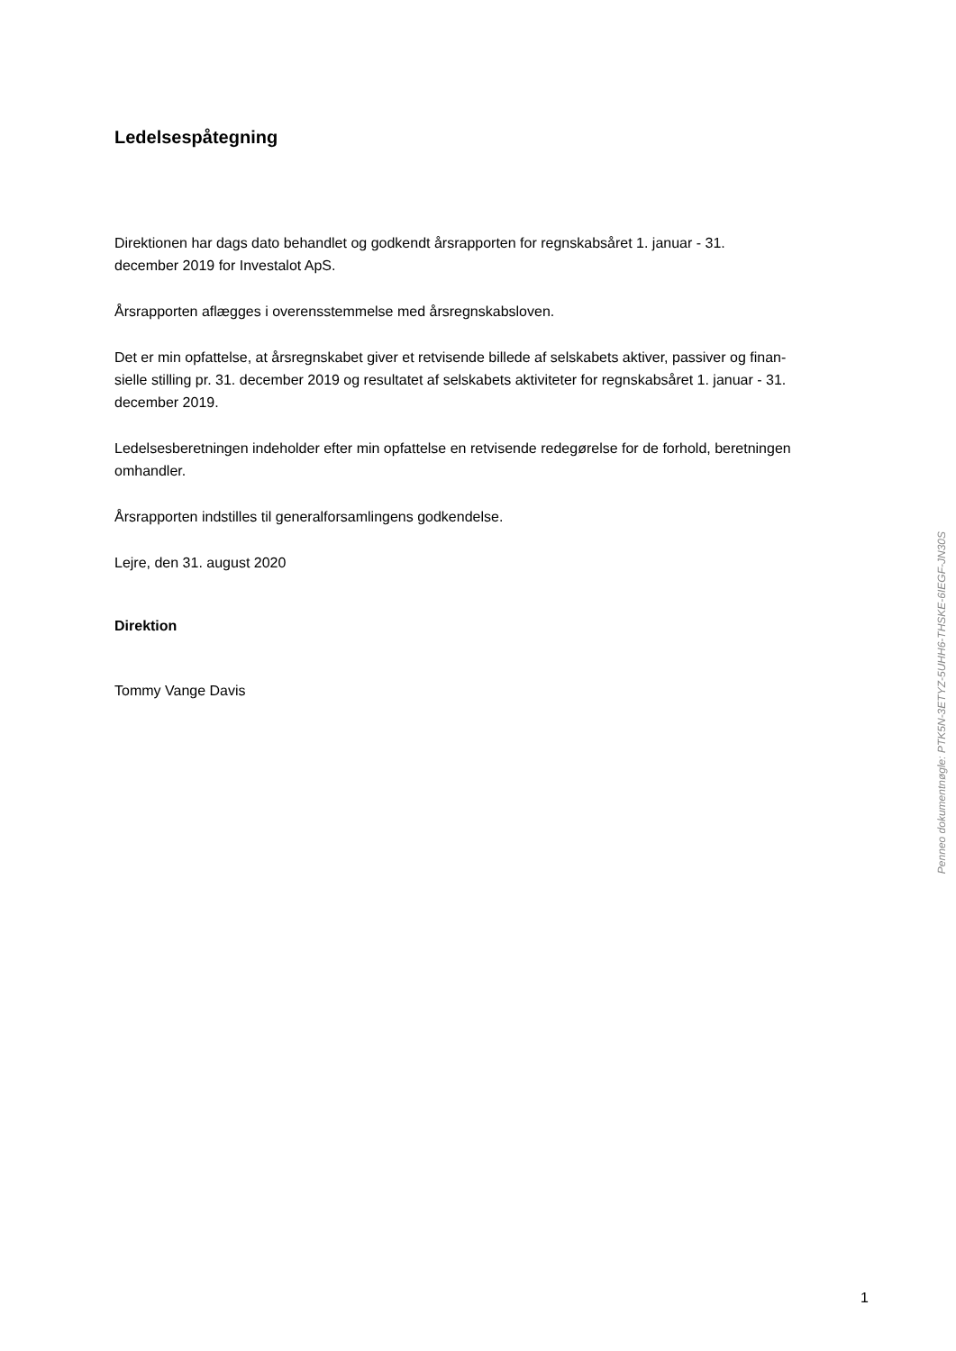Ledelsespåtegning
Direktionen har dags dato behandlet og godkendt årsrapporten for regnskabsåret 1. januar - 31.
december 2019 for Investalot ApS.
Årsrapporten aflægges i overensstemmelse med årsregnskabsloven.
Det er min opfattelse, at årsregnskabet giver et retvisende billede af selskabets aktiver, passiver og finan-
sielle stilling pr. 31. december 2019 og resultatet af selskabets aktiviteter for regnskabsåret 1. januar - 31.
december 2019.
Ledelsesberetningen indeholder efter min opfattelse en retvisende redegørelse for de forhold, beretningen
omhandler.
Årsrapporten indstilles til generalforsamlingens godkendelse.
Lejre, den 31. august 2020
Direktion
Tommy Vange Davis
Penneo dokumentnøgle: PTK5N-3ETYZ-5UHH6-THSKE-6IEGF-JN30S
1